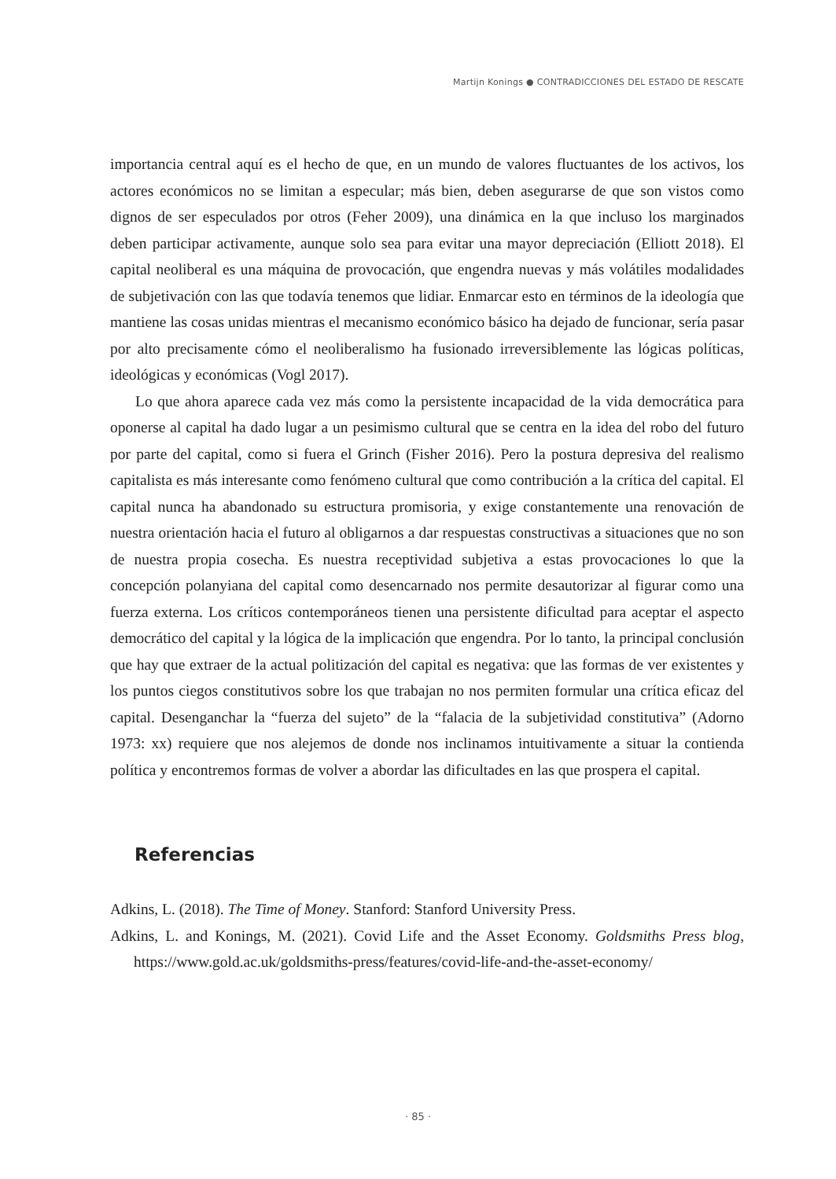Martijn Konings ● CONTRADICCIONES DEL ESTADO DE RESCATE
importancia central aquí es el hecho de que, en un mundo de valores fluctuantes de los activos, los actores económicos no se limitan a especular; más bien, deben asegurarse de que son vistos como dignos de ser especulados por otros (Feher 2009), una dinámica en la que incluso los marginados deben participar activamente, aunque solo sea para evitar una mayor depreciación (Elliott 2018). El capital neoliberal es una máquina de provocación, que engendra nuevas y más volátiles modalidades de subjetivación con las que todavía tenemos que lidiar. Enmarcar esto en términos de la ideología que mantiene las cosas unidas mientras el mecanismo económico básico ha dejado de funcionar, sería pasar por alto precisamente cómo el neoliberalismo ha fusionado irreversiblemente las lógicas políticas, ideológicas y económicas (Vogl 2017).
Lo que ahora aparece cada vez más como la persistente incapacidad de la vida democrática para oponerse al capital ha dado lugar a un pesimismo cultural que se centra en la idea del robo del futuro por parte del capital, como si fuera el Grinch (Fisher 2016). Pero la postura depresiva del realismo capitalista es más interesante como fenómeno cultural que como contribución a la crítica del capital. El capital nunca ha abandonado su estructura promisoria, y exige constantemente una renovación de nuestra orientación hacia el futuro al obligarnos a dar respuestas constructivas a situaciones que no son de nuestra propia cosecha. Es nuestra receptividad subjetiva a estas provocaciones lo que la concepción polanyiana del capital como desencarnado nos permite desautorizar al figurar como una fuerza externa. Los críticos contemporáneos tienen una persistente dificultad para aceptar el aspecto democrático del capital y la lógica de la implicación que engendra. Por lo tanto, la principal conclusión que hay que extraer de la actual politización del capital es negativa: que las formas de ver existentes y los puntos ciegos constitutivos sobre los que trabajan no nos permiten formular una crítica eficaz del capital. Desenganchar la “fuerza del sujeto” de la “falacia de la subjetividad constitutiva” (Adorno 1973: xx) requiere que nos alejemos de donde nos inclinamos intuitivamente a situar la contienda política y encontremos formas de volver a abordar las dificultades en las que prospera el capital.
Referencias
Adkins, L. (2018). The Time of Money. Stanford: Stanford University Press.
Adkins, L. and Konings, M. (2021). Covid Life and the Asset Economy. Goldsmiths Press blog, https://www.gold.ac.uk/goldsmiths-press/features/covid-life-and-the-asset-economy/
· 85 ·